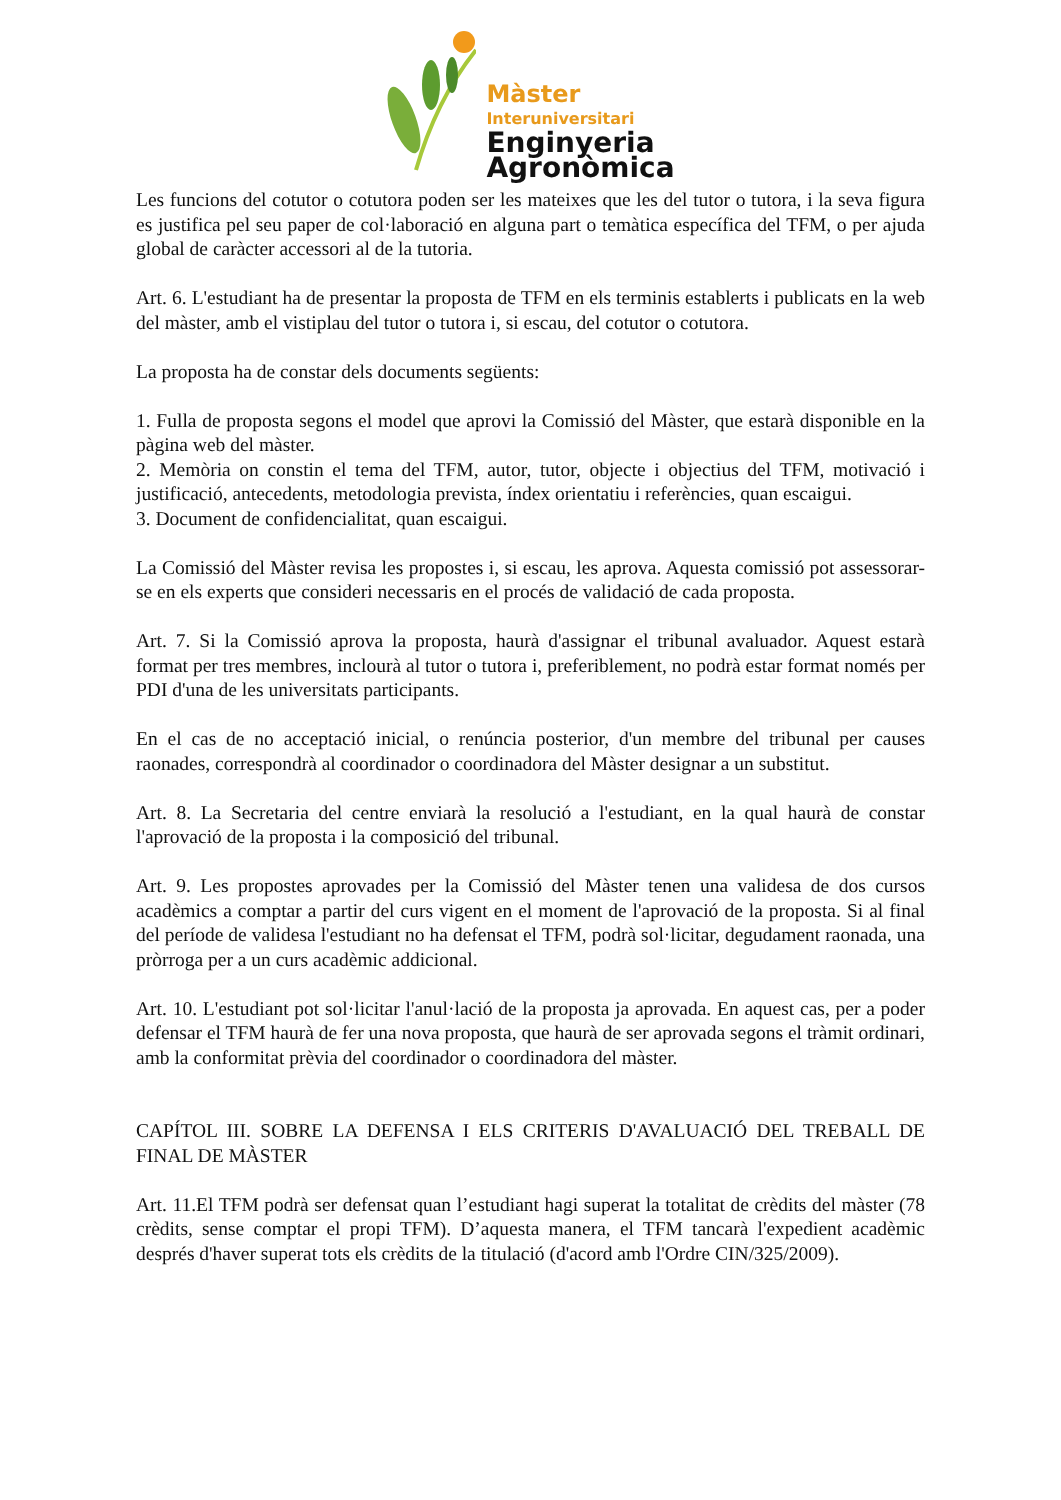Màster
Interuniversitari
Enginyeria
Agronòmica
Les funcions del cotutor o cotutora poden ser les mateixes que les del tutor o tutora, i la seva figura es justifica pel seu paper de col·laboració en alguna part o temàtica específica del TFM, o per ajuda global de caràcter accessori al de la tutoria.
Art. 6. L'estudiant ha de presentar la proposta de TFM en els terminis establerts i publicats en la web del màster, amb el vistiplau del tutor o tutora i, si escau, del cotutor o cotutora.
La proposta ha de constar dels documents següents:
1. Fulla de proposta segons el model que aprovi la Comissió del Màster, que estarà disponible en la pàgina web del màster.
2. Memòria on constin el tema del TFM, autor, tutor, objecte i objectius del TFM, motivació i justificació, antecedents, metodologia prevista, índex orientatiu i referències, quan escaigui.
3. Document de confidencialitat, quan escaigui.
La Comissió del Màster revisa les propostes i, si escau, les aprova. Aquesta comissió pot assessorar- se en els experts que consideri necessaris en el procés de validació de cada proposta.
Art. 7. Si la Comissió aprova la proposta, haurà d'assignar el tribunal avaluador. Aquest estarà format per tres membres, inclourà al tutor o tutora i, preferiblement, no podrà estar format només per PDI d'una de les universitats participants.
En el cas de no acceptació inicial, o renúncia posterior, d'un membre del tribunal per causes raonades, correspondrà al coordinador o coordinadora del Màster designar a un substitut.
Art. 8. La Secretaria del centre enviarà la resolució a l'estudiant, en la qual haurà de constar l'aprovació de la proposta i la composició del tribunal.
Art. 9. Les propostes aprovades per la Comissió del Màster tenen una validesa de dos cursos acadèmics a comptar a partir del curs vigent en el moment de l'aprovació de la proposta. Si al final del període de validesa l'estudiant no ha defensat el TFM, podrà sol·licitar, degudament raonada, una pròrroga per a un curs acadèmic addicional.
Art. 10. L'estudiant pot sol·licitar l'anul·lació de la proposta ja aprovada. En aquest cas, per a poder defensar el TFM haurà de fer una nova proposta, que haurà de ser aprovada segons el tràmit ordinari, amb la conformitat prèvia del coordinador o coordinadora del màster.
CAPÍTOL III. SOBRE LA DEFENSA I ELS CRITERIS D'AVALUACIÓ DEL TREBALL DE FINAL DE MÀSTER
Art. 11.El TFM podrà ser defensat quan l’estudiant hagi superat la totalitat de crèdits del màster (78 crèdits, sense comptar el propi TFM). D’aquesta manera, el TFM tancarà l'expedient acadèmic després d'haver superat tots els crèdits de la titulació (d'acord amb l'Ordre CIN/325/2009).